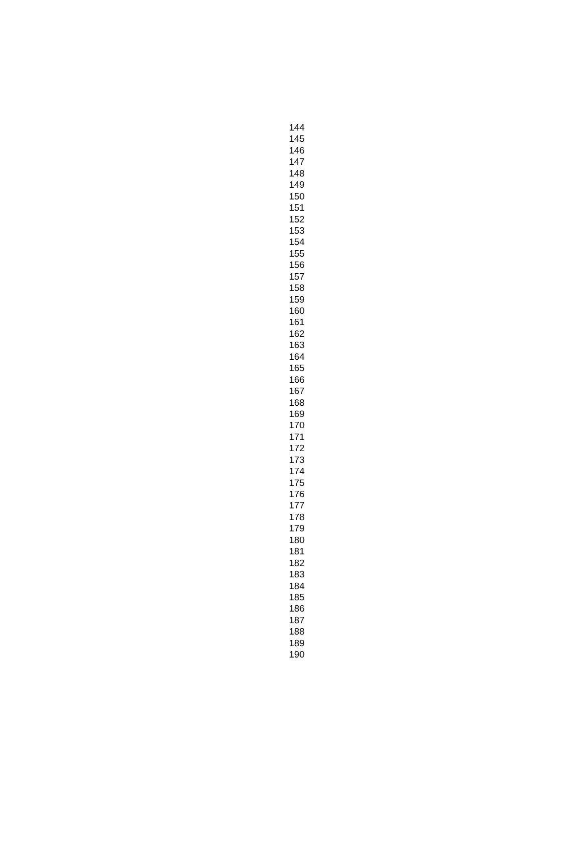| 144 |
| 145 |
| 146 |
| 147 |
| 148 |
| 149 |
| 150 |
| 151 |
| 152 |
| 153 |
| 154 |
| 155 |
| 156 |
| 157 |
| 158 |
| 159 |
| 160 |
| 161 |
| 162 |
| 163 |
| 164 |
| 165 |
| 166 |
| 167 |
| 168 |
| 169 |
| 170 |
| 171 |
| 172 |
| 173 |
| 174 |
| 175 |
| 176 |
| 177 |
| 178 |
| 179 |
| 180 |
| 181 |
| 182 |
| 183 |
| 184 |
| 185 |
| 186 |
| 187 |
| 188 |
| 189 |
| 190 |